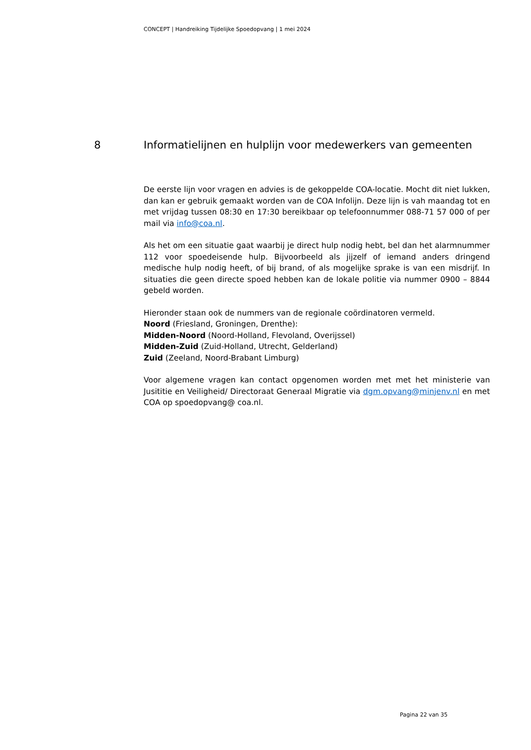CONCEPT | Handreiking Tijdelijke Spoedopvang | 1 mei 2024
8 Informatielijnen en hulplijn voor medewerkers van gemeenten
De eerste lijn voor vragen en advies is de gekoppelde COA-locatie. Mocht dit niet lukken, dan kan er gebruik gemaakt worden van de COA Infolijn. Deze lijn is vah maandag tot en met vrijdag tussen 08:30 en 17:30 bereikbaar op telefoonnummer 088-71 57 000 of per mail via info@coa.nl.
Als het om een situatie gaat waarbij je direct hulp nodig hebt, bel dan het alarmnummer 112 voor spoedeisende hulp. Bijvoorbeeld als jijzelf of iemand anders dringend medische hulp nodig heeft, of bij brand, of als mogelijke sprake is van een misdrijf. In situaties die geen directe spoed hebben kan de lokale politie via nummer 0900 – 8844 gebeld worden.
Hieronder staan ook de nummers van de regionale coördinatoren vermeld.
Noord (Friesland, Groningen, Drenthe):
Midden-Noord (Noord-Holland, Flevoland, Overijssel)
Midden-Zuid (Zuid-Holland, Utrecht, Gelderland)
Zuid (Zeeland, Noord-Brabant Limburg)
Voor algemene vragen kan contact opgenomen worden met met het ministerie van Jusititie en Veiligheid/ Directoraat Generaal Migratie via dgm.opvang@minjenv.nl en met COA op spoedopvang@ coa.nl.
Pagina 22 van 35